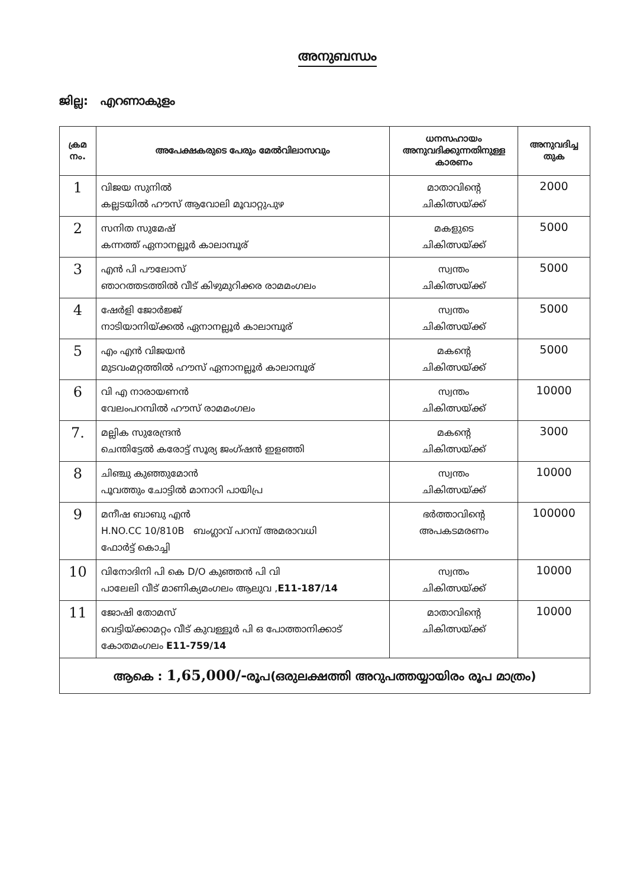അനുബന്ധം
ജില്ല: എറണാകുളം
| ക്രമ നം. | അപേക്ഷകരുടെ പേരും മേൽവിലാസവും | ധനസഹായം അനുവദിക്കുന്നതിനുള്ള കാരണം | അനുവദിച്ച തുക |
| --- | --- | --- | --- |
| 1 | വിജയ സുനിൽ കല്ലടയിൽ ഹൗസ് ആവോലി മൂവാറ്റുപുഴ | മാതാവിന്റെ ചികിത്സയ്ക്ക് | 2000 |
| 2 | സനിത സുമേഷ് കന്നത്ത് ഏനാനല്ലൂർ കാലാമ്പൂര് | മകളുടെ ചികിത്സയ്ക്ക് | 5000 |
| 3 | എൻ പി പൗലോസ് ഞാറത്തടത്തിൽ വീട് കിഴുമുറിക്കര രാമമംഗലം | സ്വന്തം ചികിത്സയ്ക്ക് | 5000 |
| 4 | ഷേർളി ജോർജ്ജ് നാടിയാനിയ്ക്കൽ ഏനാനല്ലൂർ കാലാമ്പൂര് | സ്വന്തം ചികിത്സയ്ക്ക് | 5000 |
| 5 | എം എൻ വിജയൻ മുടവംമറ്റത്തിൽ ഹൗസ് ഏനാനല്ലൂർ കാലാമ്പൂര് | മകന്റെ ചികിത്സയ്ക്ക് | 5000 |
| 6 | വി എ നാരായണൻ വേലംപറമ്പിൽ ഹൗസ് രാമമംഗലം | സ്വന്തം ചികിത്സയ്ക്ക് | 10000 |
| 7. | മല്ലിക സുരേന്ദ്രൻ ചെന്തിട്ടേൽ കരോട്ട് സൂര്യ ജംഗ്ഷൻ ഇളഞ്ഞി | മകന്റെ ചികിത്സയ്ക്ക് | 3000 |
| 8 | ചിഞ്ചു കുഞ്ഞുമോൻ പൂവത്തും ചോട്ടിൽ മാനാറി പായിപ്ര | സ്വന്തം ചികിത്സയ്ക്ക് | 10000 |
| 9 | മനീഷ ബാബു എൻ H.NO.CC 10/810B ബംഗ്ലാവ് പറമ്പ് അമരാവധി ഫോർട്ട് കൊച്ചി | ഭർത്താവിന്റെ അപകടമരണം | 100000 |
| 10 | വിനോദിനി പി കെ D/O കുഞ്ഞൻ പി വി പാലേലി വീട് മാണിക്യമംഗലം ആലുവ , E11-187/14 | സ്വന്തം ചികിത്സയ്ക്ക് | 10000 |
| 11 | ജോഷി തോമസ് വെട്ടിയ്ക്കാമറ്റം വീട് കുവള്ളൂർ പി ഒ പോത്താനിക്കാട് കോതമംഗലം E11-759/14 | മാതാവിന്റെ ചികിത്സയ്ക്ക് | 10000 |
| ആകെ : 1,65,000/- രൂപ(ഒരുലക്ഷത്തി അറുപത്തയ്യായിരം രൂപ മാത്രം) | | | |